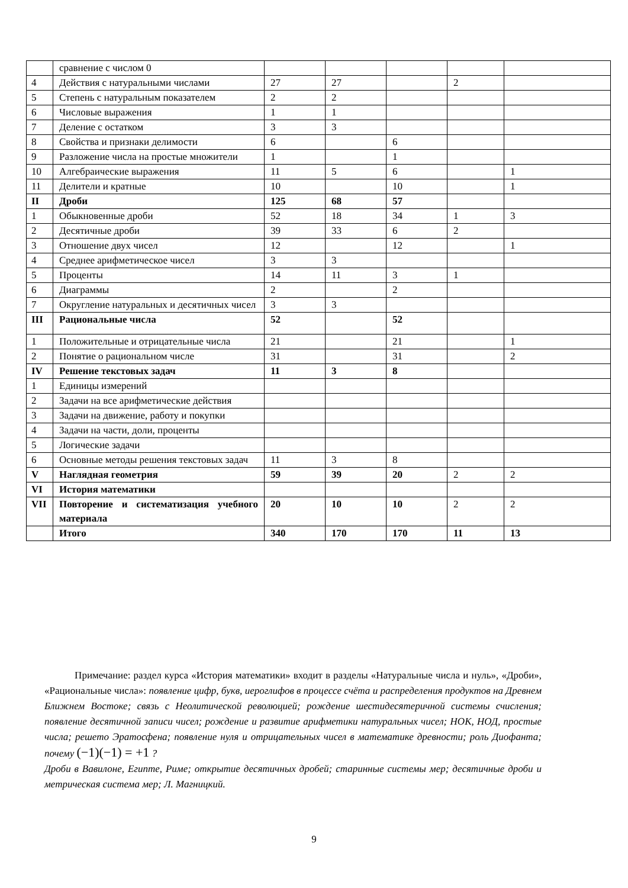| | сравнение с числом 0 | | | | | |
| 4 | Действия с натуральными числами | 27 | 27 | | 2 | |
| 5 | Степень с натуральным показателем | 2 | 2 | | | |
| 6 | Числовые выражения | 1 | 1 | | | |
| 7 | Деление с остатком | 3 | 3 | | | |
| 8 | Свойства и признаки делимости | 6 | | 6 | | |
| 9 | Разложение числа на простые множители | 1 | | 1 | | |
| 10 | Алгебраические выражения | 11 | 5 | 6 | | 1 |
| 11 | Делители и кратные | 10 | | 10 | | 1 |
| II | Дроби | 125 | 68 | 57 | | |
| 1 | Обыкновенные дроби | 52 | 18 | 34 | 1 | 3 |
| 2 | Десятичные дроби | 39 | 33 | 6 | 2 | |
| 3 | Отношение двух чисел | 12 | | 12 | | 1 |
| 4 | Среднее арифметическое чисел | 3 | 3 | | | |
| 5 | Проценты | 14 | 11 | 3 | 1 | |
| 6 | Диаграммы | 2 | | 2 | | |
| 7 | Округление натуральных и десятичных чисел | 3 | 3 | | | |
| III | Рациональные числа | 52 | | 52 | | |
| 1 | Положительные и отрицательные числа | 21 | | 21 | | 1 |
| 2 | Понятие о рациональном числе | 31 | | 31 | | 2 |
| IV | Решение текстовых задач | 11 | 3 | 8 | | |
| 1 | Единицы измерений | | | | | |
| 2 | Задачи на все арифметические действия | | | | | |
| 3 | Задачи на движение, работу и покупки | | | | | |
| 4 | Задачи на части, доли, проценты | | | | | |
| 5 | Логические задачи | | | | | |
| 6 | Основные методы решения текстовых задач | 11 | 3 | 8 | | |
| V | Наглядная геометрия | 59 | 39 | 20 | 2 | 2 |
| VI | История математики | | | | | |
| VII | Повторение и систематизация учебного материала | 20 | 10 | 10 | 2 | 2 |
| | Итого | 340 | 170 | 170 | 11 | 13 |
Примечание: раздел курса «История математики» входит в разделы «Натуральные числа и нуль», «Дроби», «Рациональные числа»: появление цифр, букв, иероглифов в процессе счёта и распределения продуктов на Древнем Ближнем Востоке; связь с Неолитической революцией; рождение шестидесятеричной системы счисления; появление десятичной записи чисел; рождение и развитие арифметики натуральных чисел; НОК, НОД, простые числа; решето Эратосфена; появление нуля и отрицательных чисел в математике древности; роль Диофанта; почему (−1)(−1) = +1 ?
Дроби в Вавилоне, Египте, Риме; открытие десятичных дробей; старинные системы мер; десятичные дроби и метрическая система мер; Л. Магницкий.
9